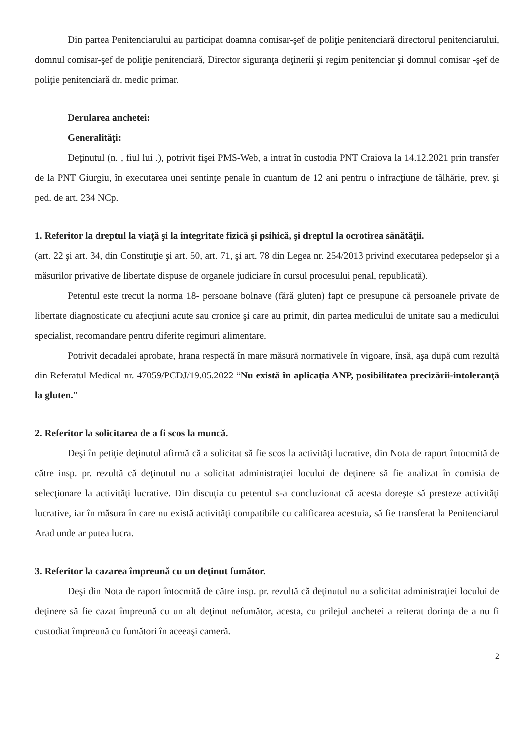Din partea Penitenciarului au participat doamna comisar-şef de poliţie penitenciară directorul penitenciarului, domnul comisar-şef de poliţie penitenciară, Director siguranţa deţinerii şi regim penitenciar şi domnul comisar -şef de poliţie penitenciară dr. medic primar.
Derularea anchetei:
Generalităţi:
Deţinutul (n. , fiul lui .), potrivit fişei PMS-Web, a intrat în custodia PNT Craiova la 14.12.2021 prin transfer de la PNT Giurgiu, în executarea unei sentinţe penale în cuantum de 12 ani pentru o infracţiune de tâlhărie, prev. şi ped. de art. 234 NCp.
1. Referitor la dreptul la viaţă şi la integritate fizică şi psihică, şi dreptul la ocrotirea sănătăţii.
(art. 22 şi art. 34, din Constituţie şi art. 50, art. 71, şi art. 78 din Legea nr. 254/2013 privind executarea pedepselor şi a măsurilor privative de libertate dispuse de organele judiciare în cursul procesului penal, republicată).
Petentul este trecut la norma 18- persoane bolnave (fără gluten) fapt ce presupune că persoanele private de libertate diagnosticate cu afecţiuni acute sau cronice şi care au primit, din partea medicului de unitate sau a medicului specialist, recomandare pentru diferite regimuri alimentare.
Potrivit decadalei aprobate, hrana respectă în mare măsură normativele în vigoare, însă, aşa după cum rezultă din Referatul Medical nr. 47059/PCDJ/19.05.2022 “Nu există în aplicaţia ANP, posibilitatea precizării-intoleranţă la gluten.”
2. Referitor la solicitarea de a fi scos la muncă.
Deşi în petiţie deţinutul afirmă că a solicitat să fie scos la activităţi lucrative, din Nota de raport întocmită de către insp. pr. rezultă că deţinutul nu a solicitat administraţiei locului de deţinere să fie analizat în comisia de selecţionare la activităţi lucrative. Din discuţia cu petentul s-a concluzionat că acesta doreşte să presteze activităţi lucrative, iar în măsura în care nu există activităţi compatibile cu calificarea acestuia, să fie transferat la Penitenciarul Arad unde ar putea lucra.
3. Referitor la cazarea împreună cu un deţinut fumător.
Deşi din Nota de raport întocmită de către insp. pr. rezultă că deţinutul nu a solicitat administraţiei locului de deţinere să fie cazat împreună cu un alt deţinut nefumător, acesta, cu prilejul anchetei a reiterat dorinţa de a nu fi custodiat împreună cu fumători în aceeaşi cameră.
2